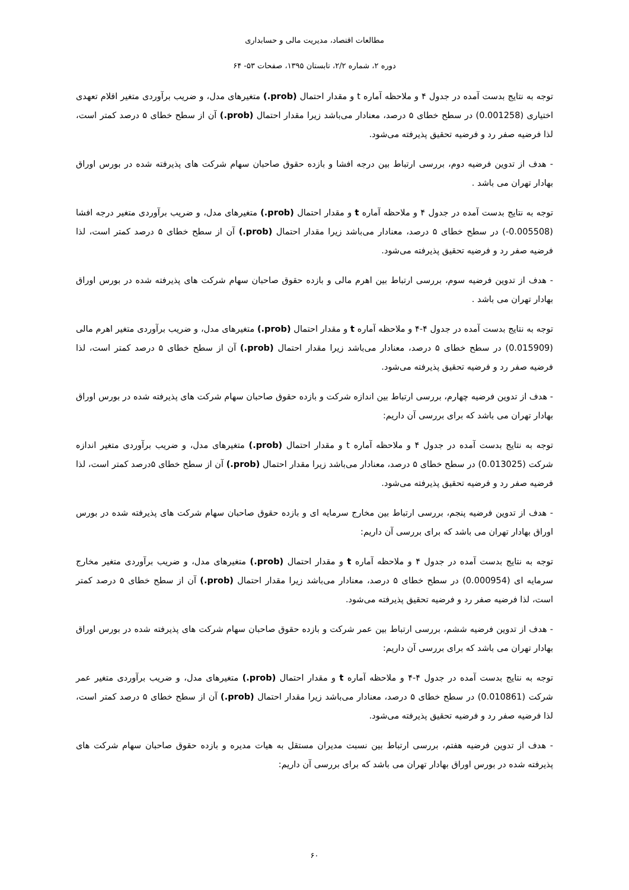مطالعات اقتصاد، مدیریت مالی و حسابداری
دوره ۲، شماره ۲/۲، تابستان ۱۳۹۵، صفحات ۵۳- ۶۴
توجه به نتایج بدست آمده در جدول ۴ و ملاحظه آماره t و مقدار احتمال (prob.) متغیرهای مدل، و ضریب برآوردی متغیر اقلام تعهدی اختیاری (0.001258) در سطح خطای ۵ درصد، معنادار می‌باشد زیرا مقدار احتمال (prob.) آن از سطح خطای ۵ درصد کمتر است، لذا فرضیه صفر رد و فرضیه تحقیق پذیرفته می‌شود.
- هدف از تدوین فرضیه دوم، بررسی ارتباط بین درجه افشا و بازده حقوق صاحبان سهام شرکت های پذیرفته شده در بورس اوراق بهادار تهران می باشد .
توجه به نتایج بدست آمده در جدول ۴ و ملاحظه آماره t و مقدار احتمال (prob.) متغیرهای مدل، و ضریب برآوردی متغیر درجه افشا (0.005508-) در سطح خطای ۵ درصد، معنادار می‌باشد زیرا مقدار احتمال (prob.) آن از سطح خطای ۵ درصد کمتر است، لذا فرضیه صفر رد و فرضیه تحقیق پذیرفته می‌شود.
- هدف از تدوین فرضیه سوم، بررسی ارتباط بین اهرم مالی و بازده حقوق صاحبان سهام شرکت های پذیرفته شده در بورس اوراق بهادار تهران می باشد .
توجه به نتایج بدست آمده در جدول ۴-۴ و ملاحظه آماره t و مقدار احتمال (prob.) متغیرهای مدل، و ضریب برآوردی متغیر اهرم مالی (0.015909) در سطح خطای ۵ درصد، معنادار می‌باشد زیرا مقدار احتمال (prob.) آن از سطح خطای ۵ درصد کمتر است، لذا فرضیه صفر رد و فرضیه تحقیق پذیرفته می‌شود.
- هدف از تدوین فرضیه چهارم، بررسی ارتباط بین اندازه شرکت و بازده حقوق صاحبان سهام شرکت های پذیرفته شده در بورس اوراق بهادار تهران می باشد که برای بررسی آن داریم:
توجه به نتایج بدست آمده در جدول ۴ و ملاحظه آماره t و مقدار احتمال (prob.) متغیرهای مدل، و ضریب برآوردی متغیر اندازه شرکت (0.013025) در سطح خطای ۵ درصد، معنادار می‌باشد زیرا مقدار احتمال (prob.) آن از سطح خطای ۵درصد کمتر است، لذا فرضیه صفر رد و فرضیه تحقیق پذیرفته می‌شود.
- هدف از تدوین فرضیه پنجم، بررسی ارتباط بین مخارج سرمایه ای و بازده حقوق صاحبان سهام شرکت های پذیرفته شده در بورس اوراق بهادار تهران می باشد که برای بررسی آن داریم:
توجه به نتایج بدست آمده در جدول ۴ و ملاحظه آماره t و مقدار احتمال (prob.) متغیرهای مدل، و ضریب برآوردی متغیر مخارج سرمایه ای (0.000954) در سطح خطای ۵ درصد، معنادار می‌باشد زیرا مقدار احتمال (prob.) آن از سطح خطای ۵ درصد کمتر است، لذا فرضیه صفر رد و فرضیه تحقیق پذیرفته می‌شود.
- هدف از تدوین فرضیه ششم، بررسی ارتباط بین عمر شرکت و بازده حقوق صاحبان سهام شرکت های پذیرفته شده در بورس اوراق بهادار تهران می باشد که برای بررسی آن داریم:
توجه به نتایج بدست آمده در جدول ۴-۴ و ملاحظه آماره t و مقدار احتمال (prob.) متغیرهای مدل، و ضریب برآوردی متغیر عمر شرکت (0.010861) در سطح خطای ۵ درصد، معنادار می‌باشد زیرا مقدار احتمال (prob.) آن از سطح خطای ۵ درصد کمتر است، لذا فرضیه صفر رد و فرضیه تحقیق پذیرفته می‌شود.
- هدف از تدوین فرضیه هفتم، بررسی ارتباط بین نسبت مدیران مستقل به هیات مدیره و بازده حقوق صاحبان سهام شرکت های پذیرفته شده در بورس اوراق بهادار تهران می باشد که برای بررسی آن داریم:
۶۰